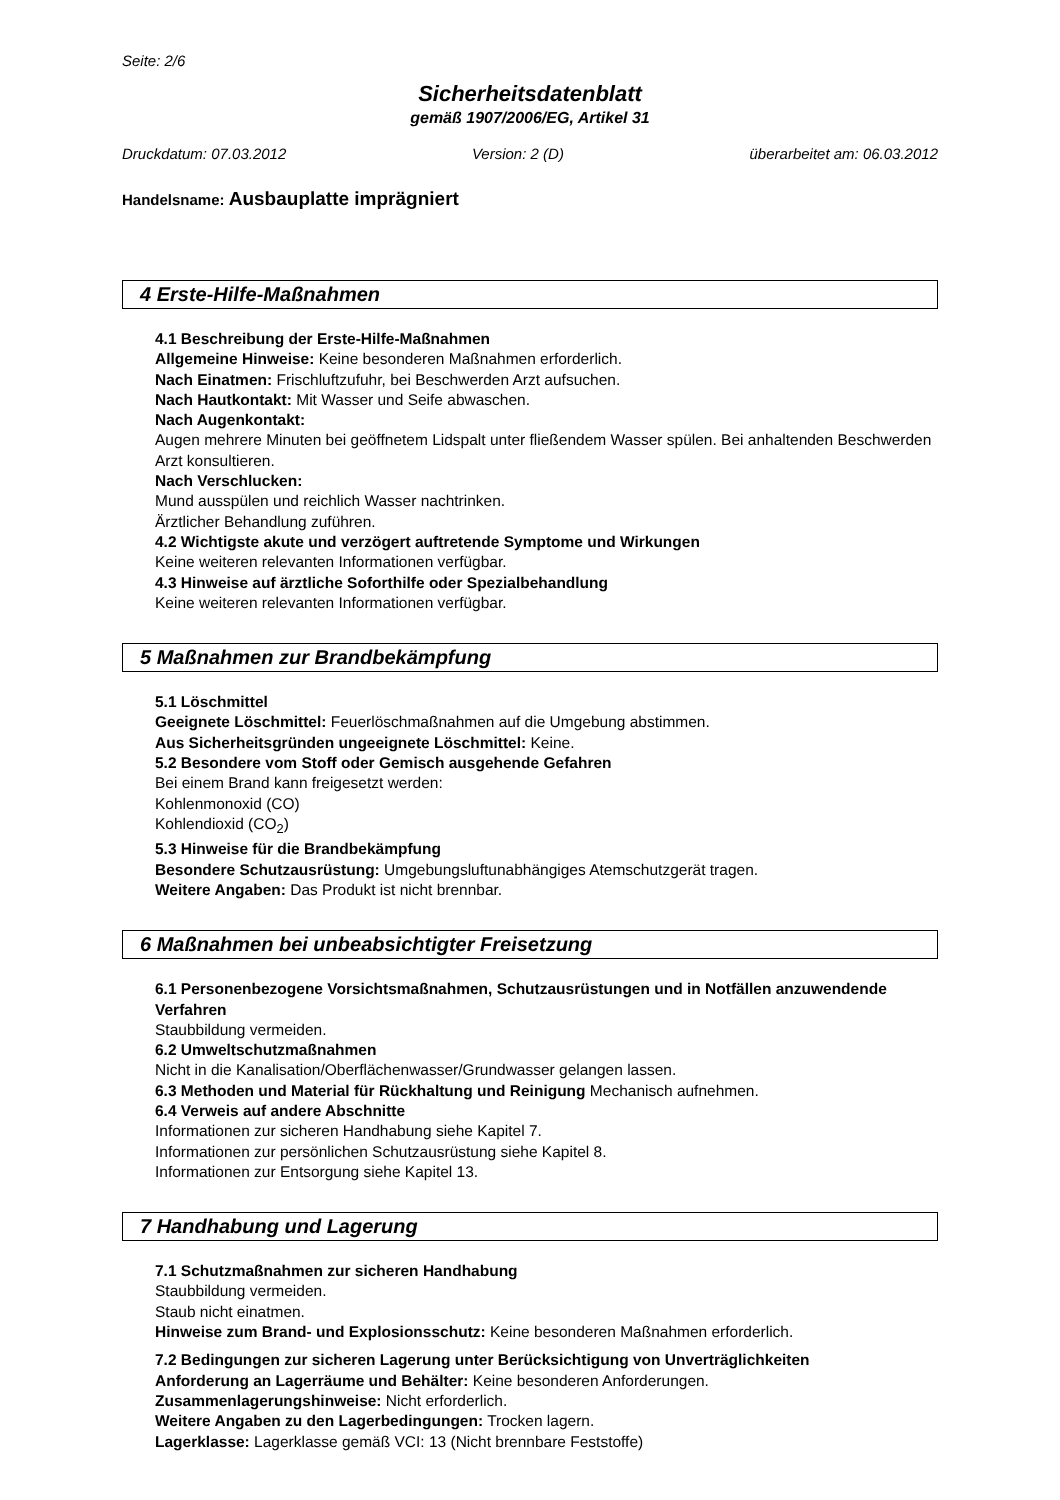Seite: 2/6
Sicherheitsdatenblatt
gemäß 1907/2006/EG, Artikel 31
Druckdatum: 07.03.2012 Version: 2 (D) überarbeitet am: 06.03.2012
Handelsname: Ausbauplatte imprägniert
4 Erste-Hilfe-Maßnahmen
4.1 Beschreibung der Erste-Hilfe-Maßnahmen
Allgemeine Hinweise: Keine besonderen Maßnahmen erforderlich.
Nach Einatmen: Frischluftzufuhr, bei Beschwerden Arzt aufsuchen.
Nach Hautkontakt: Mit Wasser und Seife abwaschen.
Nach Augenkontakt:
Augen mehrere Minuten bei geöffnetem Lidspalt unter fließendem Wasser spülen. Bei anhaltenden Beschwerden Arzt konsultieren.
Nach Verschlucken:
Mund ausspülen und reichlich Wasser nachtrinken.
Ärztlicher Behandlung zuführen.
4.2 Wichtigste akute und verzögert auftretende Symptome und Wirkungen
Keine weiteren relevanten Informationen verfügbar.
4.3 Hinweise auf ärztliche Soforthilfe oder Spezialbehandlung
Keine weiteren relevanten Informationen verfügbar.
5 Maßnahmen zur Brandbekämpfung
5.1 Löschmittel
Geeignete Löschmittel: Feuerlöschmaßnahmen auf die Umgebung abstimmen.
Aus Sicherheitsgründen ungeeignete Löschmittel: Keine.
5.2 Besondere vom Stoff oder Gemisch ausgehende Gefahren
Bei einem Brand kann freigesetzt werden:
Kohlenmonoxid (CO)
Kohlendioxid (CO<sub>2</sub>)
5.3 Hinweise für die Brandbekämpfung
Besondere Schutzausrüstung: Umgebungsluftunabhängiges Atemschutzgerät tragen.
Weitere Angaben: Das Produkt ist nicht brennbar.
6 Maßnahmen bei unbeabsichtigter Freisetzung
6.1 Personenbezogene Vorsichtsmaßnahmen, Schutzausrüstungen und in Notfällen anzuwendende Verfahren
Staubbildung vermeiden.
6.2 Umweltschutzmaßnahmen
Nicht in die Kanalisation/Oberflächenwasser/Grundwasser gelangen lassen.
6.3 Methoden und Material für Rückhaltung und Reinigung Mechanisch aufnehmen.
6.4 Verweis auf andere Abschnitte
Informationen zur sicheren Handhabung siehe Kapitel 7.
Informationen zur persönlichen Schutzausrüstung siehe Kapitel 8.
Informationen zur Entsorgung siehe Kapitel 13.
7 Handhabung und Lagerung
7.1 Schutzmaßnahmen zur sicheren Handhabung
Staubbildung vermeiden.
Staub nicht einatmen.
Hinweise zum Brand- und Explosionsschutz: Keine besonderen Maßnahmen erforderlich.
7.2 Bedingungen zur sicheren Lagerung unter Berücksichtigung von Unverträglichkeiten
Anforderung an Lagerräume und Behälter: Keine besonderen Anforderungen.
Zusammenlagerungshinweise: Nicht erforderlich.
Weitere Angaben zu den Lagerbedingungen: Trocken lagern.
Lagerklasse: Lagerklasse gemäß VCI: 13 (Nicht brennbare Feststoffe)